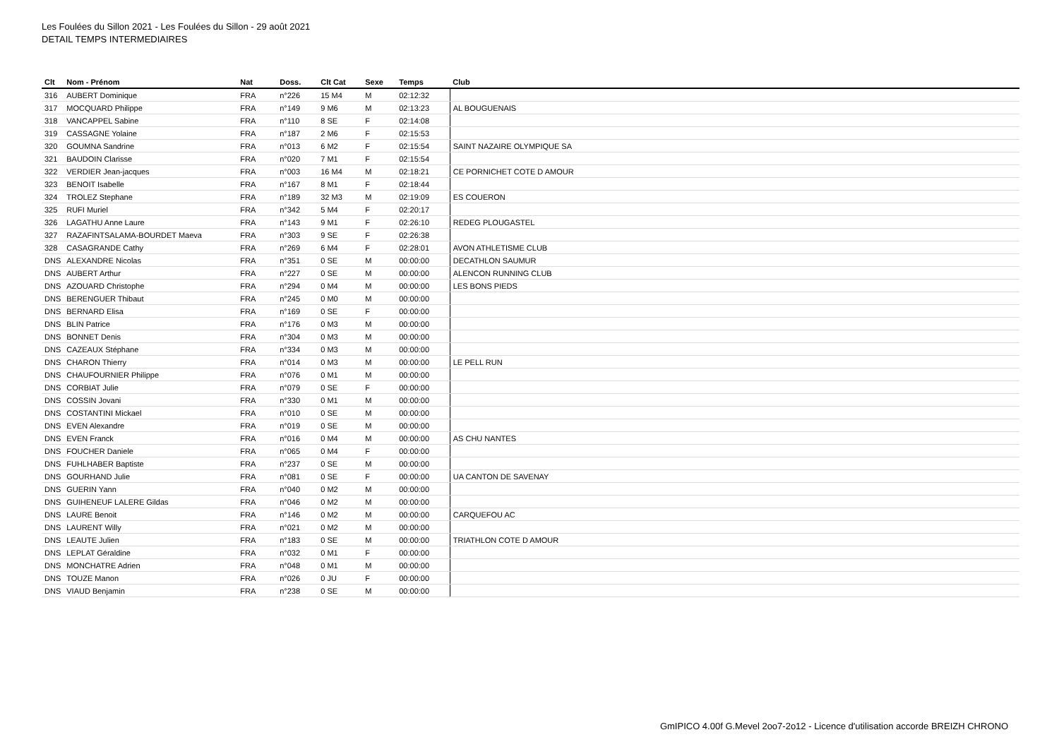Les Foulées du Sillon 2021 - Les Foulées du Sillon - 29 août 2021
DETAIL TEMPS INTERMEDIAIRES
| Clt | Nom - Prénom | Nat | Doss. | Clt Cat | Sexe | Temps | Club |
| --- | --- | --- | --- | --- | --- | --- | --- |
| 316 | AUBERT Dominique | FRA | n°226 | 15 M4 | M | 02:12:32 | |
| 317 | MOCQUARD Philippe | FRA | n°149 | 9 M6 | M | 02:13:23 | AL BOUGUENAIS |
| 318 | VANCAPPEL Sabine | FRA | n°110 | 8 SE | F | 02:14:08 | |
| 319 | CASSAGNE Yolaine | FRA | n°187 | 2 M6 | F | 02:15:53 | |
| 320 | GOUMNA Sandrine | FRA | n°013 | 6 M2 | F | 02:15:54 | SAINT NAZAIRE OLYMPIQUE SA |
| 321 | BAUDOIN Clarisse | FRA | n°020 | 7 M1 | F | 02:15:54 | |
| 322 | VERDIER Jean-jacques | FRA | n°003 | 16 M4 | M | 02:18:21 | CE PORNICHET COTE D AMOUR |
| 323 | BENOIT Isabelle | FRA | n°167 | 8 M1 | F | 02:18:44 | |
| 324 | TROLEZ Stephane | FRA | n°189 | 32 M3 | M | 02:19:09 | ES COUERON |
| 325 | RUFI Muriel | FRA | n°342 | 5 M4 | F | 02:20:17 | |
| 326 | LAGATHU Anne Laure | FRA | n°143 | 9 M1 | F | 02:26:10 | REDEG PLOUGASTEL |
| 327 | RAZAFINTSALAMA-BOURDET Maeva | FRA | n°303 | 9 SE | F | 02:26:38 | |
| 328 | CASAGRANDE Cathy | FRA | n°269 | 6 M4 | F | 02:28:01 | AVON ATHLETISME CLUB |
| DNS | ALEXANDRE Nicolas | FRA | n°351 | 0 SE | M | 00:00:00 | DECATHLON SAUMUR |
| DNS | AUBERT Arthur | FRA | n°227 | 0 SE | M | 00:00:00 | ALENCON RUNNING CLUB |
| DNS | AZOUARD Christophe | FRA | n°294 | 0 M4 | M | 00:00:00 | LES BONS PIEDS |
| DNS | BERENGUER Thibaut | FRA | n°245 | 0 M0 | M | 00:00:00 | |
| DNS | BERNARD Elisa | FRA | n°169 | 0 SE | F | 00:00:00 | |
| DNS | BLIN Patrice | FRA | n°176 | 0 M3 | M | 00:00:00 | |
| DNS | BONNET Denis | FRA | n°304 | 0 M3 | M | 00:00:00 | |
| DNS | CAZEAUX Stéphane | FRA | n°334 | 0 M3 | M | 00:00:00 | |
| DNS | CHARON Thierry | FRA | n°014 | 0 M3 | M | 00:00:00 | LE PELL RUN |
| DNS | CHAUFOURNIER Philippe | FRA | n°076 | 0 M1 | M | 00:00:00 | |
| DNS | CORBIAT Julie | FRA | n°079 | 0 SE | F | 00:00:00 | |
| DNS | COSSIN Jovani | FRA | n°330 | 0 M1 | M | 00:00:00 | |
| DNS | COSTANTINI Mickael | FRA | n°010 | 0 SE | M | 00:00:00 | |
| DNS | EVEN Alexandre | FRA | n°019 | 0 SE | M | 00:00:00 | |
| DNS | EVEN Franck | FRA | n°016 | 0 M4 | M | 00:00:00 | AS CHU NANTES |
| DNS | FOUCHER Daniele | FRA | n°065 | 0 M4 | F | 00:00:00 | |
| DNS | FUHLHABER Baptiste | FRA | n°237 | 0 SE | M | 00:00:00 | |
| DNS | GOURHAND Julie | FRA | n°081 | 0 SE | F | 00:00:00 | UA CANTON DE SAVENAY |
| DNS | GUERIN Yann | FRA | n°040 | 0 M2 | M | 00:00:00 | |
| DNS | GUIHENEUF LALERE Gildas | FRA | n°046 | 0 M2 | M | 00:00:00 | |
| DNS | LAURE Benoit | FRA | n°146 | 0 M2 | M | 00:00:00 | CARQUEFOU AC |
| DNS | LAURENT Willy | FRA | n°021 | 0 M2 | M | 00:00:00 | |
| DNS | LEAUTE Julien | FRA | n°183 | 0 SE | M | 00:00:00 | TRIATHLON COTE D AMOUR |
| DNS | LEPLAT Géraldine | FRA | n°032 | 0 M1 | F | 00:00:00 | |
| DNS | MONCHATRE Adrien | FRA | n°048 | 0 M1 | M | 00:00:00 | |
| DNS | TOUZE Manon | FRA | n°026 | 0 JU | F | 00:00:00 | |
| DNS | VIAUD Benjamin | FRA | n°238 | 0 SE | M | 00:00:00 | |
GmIPICO 4.00f G.Mevel 2oo7-2o12 - Licence d'utilisation accorde BREIZH CHRONO